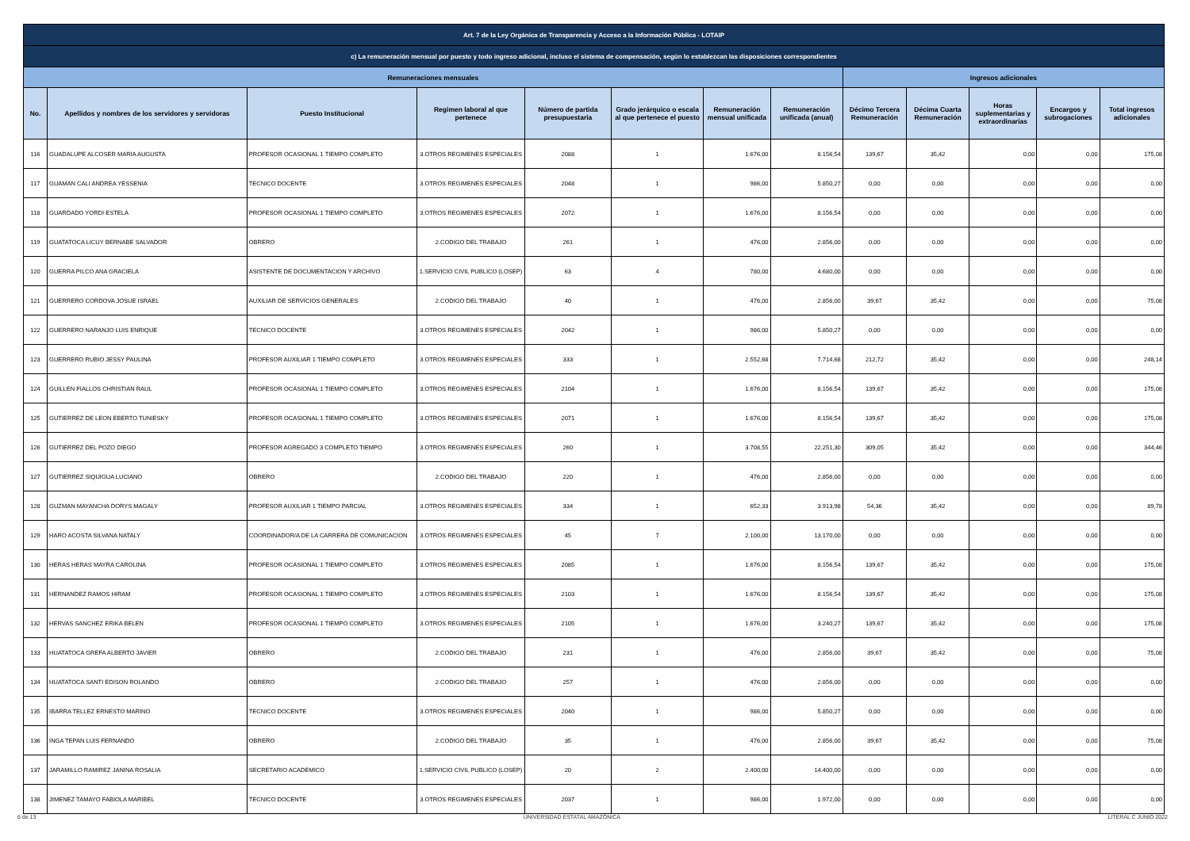| Art. 7 de la Ley Orgánica de Transparencia y Acceso a la Información Pública - LOTAIP | | | | | | | | | | | | |
| --- | --- | --- | --- | --- | --- | --- | --- | --- | --- | --- | --- | --- |
| c) La remuneración mensual por puesto y todo ingreso adicional, incluso el sistema de compensación, según lo establezcan las disposiciones correspondientes | | | | | | | | | | | | |
| Remuneraciones mensuales | | | | | | | | Ingresos adicionales | | | | |
| No. | Apellidos y nombres de los servidores y servidoras | Puesto Institucional | Regimen laboral al que pertenece | Número de partida presupuestaria | Grado jerárquico o escala al que pertenece el puesto | Remuneración mensual unificada | Remuneración unificada (anual) | Décimo Tercera Remuneración | Décima Cuarta Remuneración | Horas suplementarias y extraordinarias | Encargos y subrogaciones | Total ingresos adicionales |
| 116 | GUADALUPE ALCOSER MARIA AUGUSTA | PROFESOR OCASIONAL 1 TIEMPO COMPLETO | 3.OTROS REGIMENES ESPECIALES | 2088 | 1 | 1.676,00 | 8.156,54 | 139,67 | 35,42 | 0,00 | 0,00 | 175,08 |
| 117 | GUAMAN CALI ANDREA YESSENIA | TECNICO DOCENTE | 3.OTROS REGIMENES ESPECIALES | 2048 | 1 | 986,00 | 5.850,27 | 0,00 | 0,00 | 0,00 | 0,00 | 0,00 |
| 118 | GUARDADO YORDI ESTELA | PROFESOR OCASIONAL 1 TIEMPO COMPLETO | 3.OTROS REGIMENES ESPECIALES | 2072 | 1 | 1.676,00 | 8.156,54 | 0,00 | 0,00 | 0,00 | 0,00 | 0,00 |
| 119 | GUATATOCA LICUY BERNABE SALVADOR | OBRERO | 2.CODIGO DEL TRABAJO | 261 | 1 | 476,00 | 2.856,00 | 0,00 | 0,00 | 0,00 | 0,00 | 0,00 |
| 120 | GUERRA PILCO ANA GRACIELA | ASISTENTE DE DOCUMENTACION Y ARCHIVO | 1.SERVICIO CIVIL PUBLICO (LOSEP) | 63 | 4 | 780,00 | 4.680,00 | 0,00 | 0,00 | 0,00 | 0,00 | 0,00 |
| 121 | GUERRERO CORDOVA JOSUE ISRAEL | AUXILIAR DE SERVICIOS GENERALES | 2.CODIGO DEL TRABAJO | 40 | 1 | 476,00 | 2.856,00 | 39,67 | 35,42 | 0,00 | 0,00 | 75,08 |
| 122 | GUERRERO NARANJO LUIS ENRIQUE | TECNICO DOCENTE | 3.OTROS REGIMENES ESPECIALES | 2042 | 1 | 986,00 | 5.850,27 | 0,00 | 0,00 | 0,00 | 0,00 | 0,00 |
| 123 | GUERRERO RUBIO JESSY PAULINA | PROFESOR AUXILIAR 1 TIEMPO COMPLETO | 3.OTROS REGIMENES ESPECIALES | 333 | 1 | 2.552,68 | 7.714,68 | 212,72 | 35,42 | 0,00 | 0,00 | 248,14 |
| 124 | GUILLEN FIALLOS CHRISTIAN RAUL | PROFESOR OCASIONAL 1 TIEMPO COMPLETO | 3.OTROS REGIMENES ESPECIALES | 2104 | 1 | 1.676,00 | 8.156,54 | 139,67 | 35,42 | 0,00 | 0,00 | 175,08 |
| 125 | GUTIERREZ DE LEON EBERTO TUNIESKY | PROFESOR OCASIONAL 1 TIEMPO COMPLETO | 3.OTROS REGIMENES ESPECIALES | 2071 | 1 | 1.676,00 | 8.156,54 | 139,67 | 35,42 | 0,00 | 0,00 | 175,08 |
| 126 | GUTIERREZ DEL POZO DIEGO | PROFESOR AGREGADO 3 COMPLETO TIEMPO | 3.OTROS REGIMENES ESPECIALES | 260 | 1 | 3.708,55 | 22.251,30 | 309,05 | 35,42 | 0,00 | 0,00 | 344,46 |
| 127 | GUTIERREZ SIQUIGUA LUCIANO | OBRERO | 2.CODIGO DEL TRABAJO | 220 | 1 | 476,00 | 2.856,00 | 0,00 | 0,00 | 0,00 | 0,00 | 0,00 |
| 128 | GUZMAN MAYANCHA DORYS MAGALY | PROFESOR AUXILIAR 1 TIEMPO PARCIAL | 3.OTROS REGIMENES ESPECIALES | 334 | 1 | 652,33 | 3.913,98 | 54,36 | 35,42 | 0,00 | 0,00 | 89,78 |
| 129 | HARO ACOSTA SILVANA NATALY | COORDINADOR/A DE LA CARRERA DE COMUNICACION | 3.OTROS REGIMENES ESPECIALES | 45 | 7 | 2.100,00 | 13.170,00 | 0,00 | 0,00 | 0,00 | 0,00 | 0,00 |
| 130 | HERAS HERAS MAYRA CAROLINA | PROFESOR OCASIONAL 1 TIEMPO COMPLETO | 3.OTROS REGIMENES ESPECIALES | 2085 | 1 | 1.676,00 | 8.156,54 | 139,67 | 35,42 | 0,00 | 0,00 | 175,08 |
| 131 | HERNANDEZ RAMOS HIRAM | PROFESOR OCASIONAL 1 TIEMPO COMPLETO | 3.OTROS REGIMENES ESPECIALES | 2103 | 1 | 1.676,00 | 8.156,54 | 139,67 | 35,42 | 0,00 | 0,00 | 175,08 |
| 132 | HERVAS SANCHEZ ERIKA BELEN | PROFESOR OCASIONAL 1 TIEMPO COMPLETO | 3.OTROS REGIMENES ESPECIALES | 2105 | 1 | 1.676,00 | 3.240,27 | 139,67 | 35,42 | 0,00 | 0,00 | 175,08 |
| 133 | HUATATOCA GREFA ALBERTO JAVIER | OBRERO | 2.CODIGO DEL TRABAJO | 231 | 1 | 476,00 | 2.856,00 | 39,67 | 35,42 | 0,00 | 0,00 | 75,08 |
| 134 | HUATATOCA SANTI EDISON ROLANDO | OBRERO | 2.CODIGO DEL TRABAJO | 257 | 1 | 476,00 | 2.856,00 | 0,00 | 0,00 | 0,00 | 0,00 | 0,00 |
| 135 | IBARRA TELLEZ ERNESTO MARINO | TECNICO DOCENTE | 3.OTROS REGIMENES ESPECIALES | 2040 | 1 | 986,00 | 5.850,27 | 0,00 | 0,00 | 0,00 | 0,00 | 0,00 |
| 136 | INGA TEPAN LUIS FERNANDO | OBRERO | 2.CODIGO DEL TRABAJO | 35 | 1 | 476,00 | 2.856,00 | 39,67 | 35,42 | 0,00 | 0,00 | 75,08 |
| 137 | JARAMILLO RAMIREZ JANINA ROSALIA | SECRETARIO ACADEMICO | 1.SERVICIO CIVIL PUBLICO (LOSEP) | 20 | 2 | 2.400,00 | 14.400,00 | 0,00 | 0,00 | 0,00 | 0,00 | 0,00 |
| 138 | JIMENEZ TAMAYO FABIOLA MARIBEL | TECNICO DOCENTE | 3.OTROS REGIMENES ESPECIALES | 2037 | 1 | 986,00 | 1.972,00 | 0,00 | 0,00 | 0,00 | 0,00 | 0,00 |
6 de 13 UNIVERSIDAD ESTATAL AMAZÓNICA LITERAL C JUNIO 2022